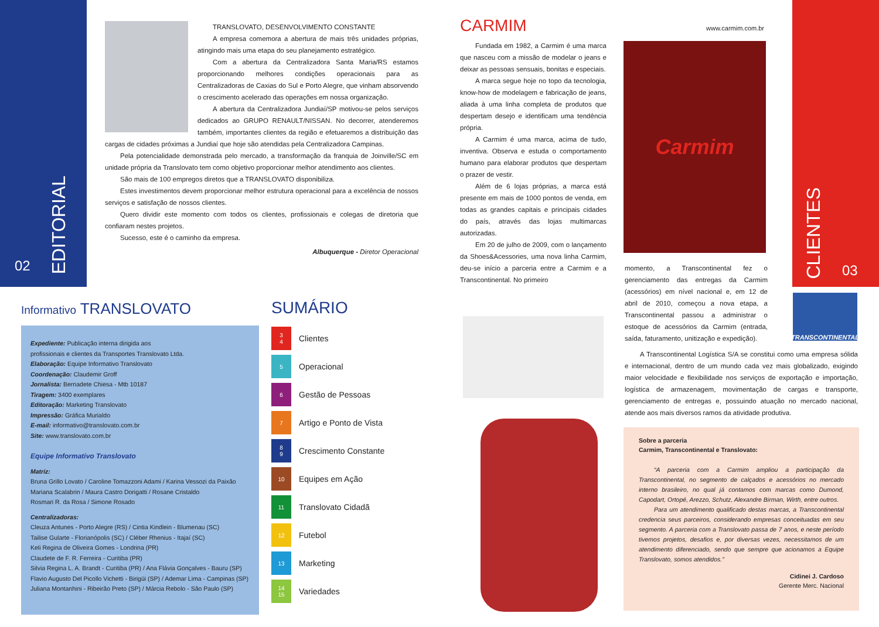02
EDITORIAL
CLIENTES
03
TRANSLOVATO, DESENVOLVIMENTO CONSTANTE
A empresa comemora a abertura de mais três unidades próprias, atingindo mais uma etapa do seu planejamento estratégico.
Com a abertura da Centralizadora Santa Maria/RS estamos proporcionando melhores condições operacionais para as Centralizadoras de Caxias do Sul e Porto Alegre, que vinham absorvendo o crescimento acelerado das operações em nossa organização.
A abertura da Centralizadora Jundiaí/SP motivou-se pelos serviços dedicados ao GRUPO RENAULT/NISSAN. No decorrer, atenderemos também, importantes clientes da região e efetuaremos a distribuição das cargas de cidades próximas a Jundiaí que hoje são atendidas pela Centralizadora Campinas.
Pela potencialidade demonstrada pelo mercado, a transformação da franquia de Joinville/SC em unidade própria da Translovato tem como objetivo proporcionar melhor atendimento aos clientes.
São mais de 100 empregos diretos que a TRANSLOVATO disponibiliza.
Estes investimentos devem proporcionar melhor estrutura operacional para a excelência de nossos serviços e satisfação de nossos clientes.
Quero dividir este momento com todos os clientes, profissionais e colegas de diretoria que confiaram nestes projetos.
Sucesso, este é o caminho da empresa.
Albuquerque - Diretor Operacional
Informativo TRANSLOVATO
Expediente: Publicação interna dirigida aos
profissionais e clientes da Transportes Translovato Ltda.
Elaboração: Equipe Informativo Translovato
Coordenação: Claudemir Groff
Jornalista: Bernadete Chiesa - Mtb 10187
Tiragem: 3400 exemplares
Editoração: Marketing Translovato
Impressão: Gráfica Murialdo
E-mail: informativo@translovato.com.br
Site: www.translovato.com.br
Equipe Informativo Translovato
Matriz:
Bruna Grillo Lovato / Caroline Tomazzoni Adami / Karina Vessozi da Paixão
Mariana Scalabrin / Maura Castro Dorigatti / Rosane Cristaldo
Rosmari R. da Rosa / Simone Rosado
Centralizadoras:
Cleuza Antunes - Porto Alegre (RS) / Cintia Kindlein - Blumenau (SC)
Tailise Gularte - Florianópolis (SC) / Cléber Rhenius - Itajaí (SC)
Keli Regina de Oliveira Gomes - Londrina (PR)
Claudete de F. R. Ferreira - Curitiba (PR)
Silvia Regina L. A. Brandt - Curitiba (PR) / Ana Flávia Gonçalves - Bauru (SP)
Flavio Augusto Del Picollo Vichetti - Birigüi (SP) / Ademar Lima - Campinas (SP)
Juliana Montanhini - Ribeirão Preto (SP) / Márcia Rebolo - São Paulo (SP)
SUMÁRIO
3
4 Clientes
5 Operacional
6 Gestão de Pessoas
7 Artigo e Ponto de Vista
8
9 Crescimento Constante
10 Equipes em Ação
11 Translovato Cidadã
12 Futebol
13 Marketing
14
15 Variedades
CARMIM www.carmim.com.br
Fundada em 1982, a Carmim é uma marca que nasceu com a missão de modelar o jeans e deixar as pessoas sensuais, bonitas e especiais.
A marca segue hoje no topo da tecnologia, know-how de modelagem e fabricação de jeans, aliada à uma linha completa de produtos que despertam desejo e identificam uma tendência própria.
A Carmim é uma marca, acima de tudo, inventiva. Observa e estuda o comportamento humano para elaborar produtos que despertam o prazer de vestir.
Além de 6 lojas próprias, a marca está presente em mais de 1000 pontos de venda, em todas as grandes capitais e principais cidades do país, através das lojas multimarcas autorizadas.
Em 20 de julho de 2009, com o lançamento da Shoes&Acessories, uma nova linha Carmim, deu-se início a parceria entre a Carmim e a Transcontinental. No primeiro
Carmim
momento, a Transcontinental fez o gerenciamento das entregas da Carmim (acessórios) em nível nacional e, em 12 de abril de 2010, começou a nova etapa, a Transcontinental passou a administrar o estoque de acessórios da Carmim (entrada, saída, faturamento, unitização e expedição).
TRANSCONTINENTAL
A Transcontinental Logística S/A se constitui como uma empresa sólida e internacional, dentro de um mundo cada vez mais globalizado, exigindo maior velocidade e flexibilidade nos serviços de exportação e importação, logística de armazenagem, movimentação de cargas e transporte, gerenciamento de entregas e, possuindo atuação no mercado nacional, atende aos mais diversos ramos da atividade produtiva.
Sobre a parceria
Carmim, Transcontinental e Translovato:
“A parceria com a Carmim ampliou a participação da Transcontinental, no segmento de calçados e acessórios no mercado interno brasileiro, no qual já contamos com marcas como Dumond, Capodart, Ortopé, Arezzo, Schutz, Alexandre Birman, Wirth, entre outros.
Para um atendimento qualificado destas marcas, a Transcontinental credencia seus parceiros, considerando empresas conceituadas em seu segmento. A parceria com a Translovato passa de 7 anos, e neste período tivemos projetos, desafios e, por diversas vezes, necessitamos de um atendimento diferenciado, sendo que sempre que acionamos a Equipe Translovato, somos atendidos.”
Cidinei J. Cardoso
Gerente Merc. Nacional